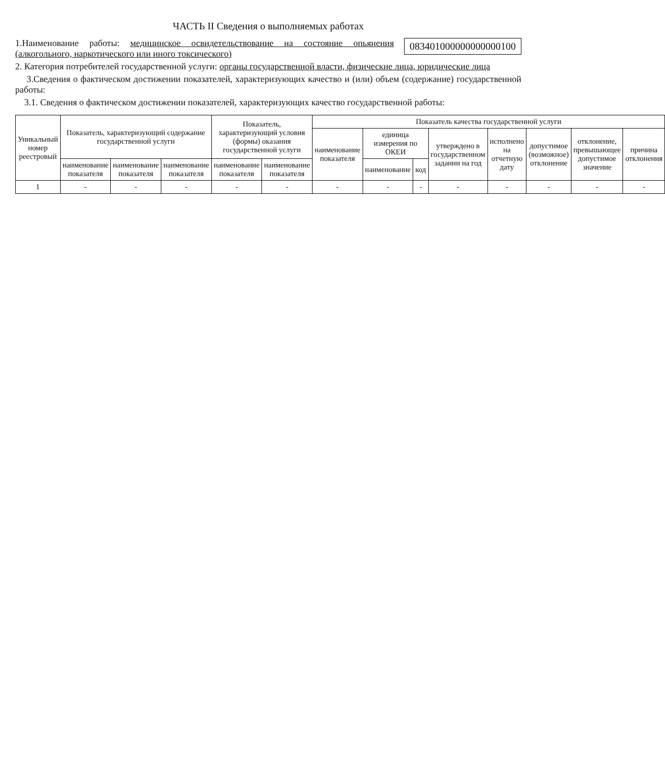ЧАСТЬ II Сведения о выполняемых работах
083401000000000000100
1.Наименование работы: медицинское освидетельствование на состояние опьянения (алкогольного, наркотического или иного токсического)
2. Категория потребителей государственной услуги: органы государственной власти, физические лица, юридические лица
3.Сведения о фактическом достижении показателей, характеризующих качество и (или) объем (содержание) государственной работы:
3.1. Сведения о фактическом достижении показателей, характеризующих качество государственной работы:
| Уникальный номер реестровый | Показатель, характеризующий содержание государственной услуги | | | Показатель, характеризующий условия (формы) оказания государственной услуги | | Показатель качества государственной услуги | | | | | | | |
| --- | --- | --- | --- | --- | --- | --- | --- | --- | --- | --- | --- | --- | --- |
| | | | | | | наименование показателя | единица измерения по ОКЕИ | | утверждено в государственном задании на год | исполнено на отчетную дату | допустимое (возможное) отклонение | отклонение, превышающее допустимое значение | причина отклонения |
| | наименование показателя | наименование показателя | наименование показателя | наименование показателя | наименование показателя | | наименование | код | | | | | |
| 1 | - | - | - | - | - | - | - | - | - | - | - | - | - |